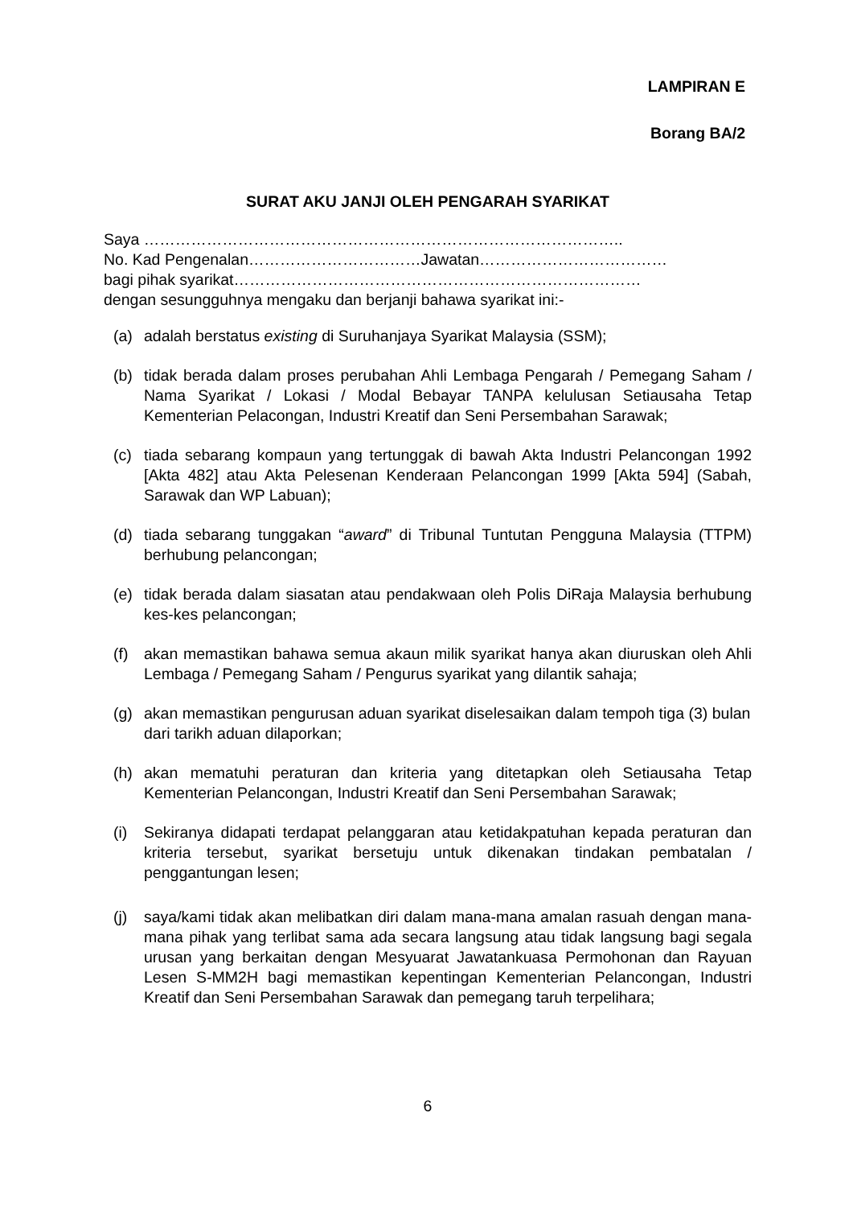LAMPIRAN E
Borang BA/2
SURAT AKU JANJI OLEH PENGARAH SYARIKAT
Saya ………………………………………………………………………………..
No. Kad Pengenalan……………………………Jawatan………………………………
bagi pihak syarikat……………………………………………………………………
dengan sesungguhnya mengaku dan berjanji bahawa syarikat ini:-
(a) adalah berstatus existing di Suruhanjaya Syarikat Malaysia (SSM);
(b) tidak berada dalam proses perubahan Ahli Lembaga Pengarah / Pemegang Saham / Nama Syarikat / Lokasi / Modal Bebayar TANPA kelulusan Setiausaha Tetap Kementerian Pelacongan, Industri Kreatif dan Seni Persembahan Sarawak;
(c) tiada sebarang kompaun yang tertunggak di bawah Akta Industri Pelancongan 1992 [Akta 482] atau Akta Pelesenan Kenderaan Pelancongan 1999 [Akta 594] (Sabah, Sarawak dan WP Labuan);
(d) tiada sebarang tunggakan “award” di Tribunal Tuntutan Pengguna Malaysia (TTPM) berhubung pelancongan;
(e) tidak berada dalam siasatan atau pendakwaan oleh Polis DiRaja Malaysia berhubung kes-kes pelancongan;
(f) akan memastikan bahawa semua akaun milik syarikat hanya akan diuruskan oleh Ahli Lembaga / Pemegang Saham / Pengurus syarikat yang dilantik sahaja;
(g) akan memastikan pengurusan aduan syarikat diselesaikan dalam tempoh tiga (3) bulan dari tarikh aduan dilaporkan;
(h) akan mematuhi peraturan dan kriteria yang ditetapkan oleh Setiausaha Tetap Kementerian Pelancongan, Industri Kreatif dan Seni Persembahan Sarawak;
(i) Sekiranya didapati terdapat pelanggaran atau ketidakpatuhan kepada peraturan dan kriteria tersebut, syarikat bersetuju untuk dikenakan tindakan pembatalan / penggantungan lesen;
(j) saya/kami tidak akan melibatkan diri dalam mana-mana amalan rasuah dengan mana-mana pihak yang terlibat sama ada secara langsung atau tidak langsung bagi segala urusan yang berkaitan dengan Mesyuarat Jawatankuasa Permohonan dan Rayuan Lesen S-MM2H bagi memastikan kepentingan Kementerian Pelancongan, Industri Kreatif dan Seni Persembahan Sarawak dan pemegang taruh terpelihara;
6